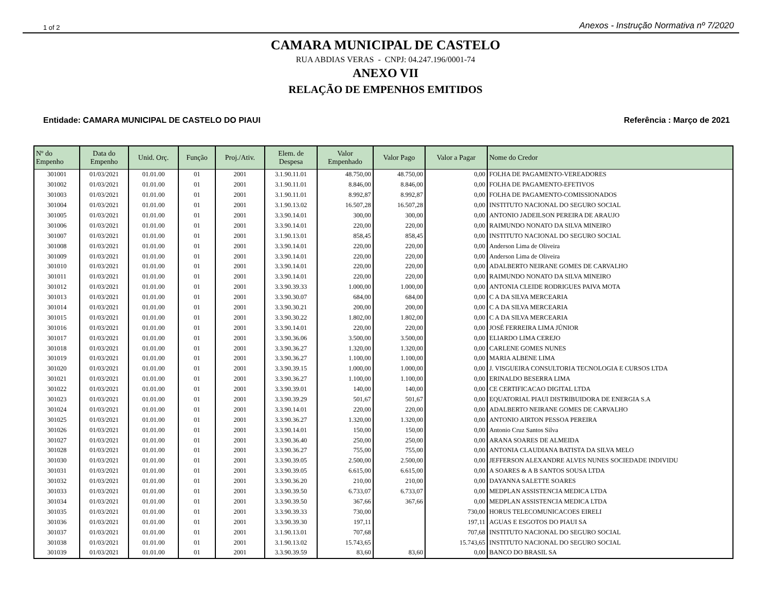1 of 2 Anexos - Instrução Normativa nº 7/2020
CAMARA MUNICIPAL DE CASTELO
RUA ABDIAS VERAS - CNPJ: 04.247.196/0001-74
ANEXO VII
RELAÇÃO DE EMPENHOS EMITIDOS
Entidade: CAMARA MUNICIPAL DE CASTELO DO PIAUI Referência : Março de 2021
| Nº do Empenho | Data do Empenho | Unid. Orç. | Função | Proj./Ativ. | Elem. de Despesa | Valor Empenhado | Valor Pago | Valor a Pagar | Nome do Credor |
| --- | --- | --- | --- | --- | --- | --- | --- | --- | --- |
| 301001 | 01/03/2021 | 01.01.00 | 01 | 2001 | 3.1.90.11.01 | 48.750,00 | 48.750,00 | 0,00 | FOLHA DE PAGAMENTO-VEREADORES |
| 301002 | 01/03/2021 | 01.01.00 | 01 | 2001 | 3.1.90.11.01 | 8.846,00 | 8.846,00 | 0,00 | FOLHA DE PAGAMENTO-EFETIVOS |
| 301003 | 01/03/2021 | 01.01.00 | 01 | 2001 | 3.1.90.11.01 | 8.992,87 | 8.992,87 | 0,00 | FOLHA DE PAGAMENTO-COMISSIONADOS |
| 301004 | 01/03/2021 | 01.01.00 | 01 | 2001 | 3.1.90.13.02 | 16.507,28 | 16.507,28 | 0,00 | INSTITUTO NACIONAL DO SEGURO SOCIAL |
| 301005 | 01/03/2021 | 01.01.00 | 01 | 2001 | 3.3.90.14.01 | 300,00 | 300,00 | 0,00 | ANTONIO JADEILSON PEREIRA DE ARAUJO |
| 301006 | 01/03/2021 | 01.01.00 | 01 | 2001 | 3.3.90.14.01 | 220,00 | 220,00 | 0,00 | RAIMUNDO NONATO DA SILVA MINEIRO |
| 301007 | 01/03/2021 | 01.01.00 | 01 | 2001 | 3.1.90.13.01 | 858,45 | 858,45 | 0,00 | INSTITUTO NACIONAL DO SEGURO SOCIAL |
| 301008 | 01/03/2021 | 01.01.00 | 01 | 2001 | 3.3.90.14.01 | 220,00 | 220,00 | 0,00 | Anderson Lima de Oliveira |
| 301009 | 01/03/2021 | 01.01.00 | 01 | 2001 | 3.3.90.14.01 | 220,00 | 220,00 | 0,00 | Anderson Lima de Oliveira |
| 301010 | 01/03/2021 | 01.01.00 | 01 | 2001 | 3.3.90.14.01 | 220,00 | 220,00 | 0,00 | ADALBERTO NEIRANE GOMES DE CARVALHO |
| 301011 | 01/03/2021 | 01.01.00 | 01 | 2001 | 3.3.90.14.01 | 220,00 | 220,00 | 0,00 | RAIMUNDO NONATO DA SILVA MINEIRO |
| 301012 | 01/03/2021 | 01.01.00 | 01 | 2001 | 3.3.90.39.33 | 1.000,00 | 1.000,00 | 0,00 | ANTONIA CLEIDE RODRIGUES PAIVA MOTA |
| 301013 | 01/03/2021 | 01.01.00 | 01 | 2001 | 3.3.90.30.07 | 684,00 | 684,00 | 0,00 | C A DA SILVA MERCEARIA |
| 301014 | 01/03/2021 | 01.01.00 | 01 | 2001 | 3.3.90.30.21 | 200,00 | 200,00 | 0,00 | C A DA SILVA MERCEARIA |
| 301015 | 01/03/2021 | 01.01.00 | 01 | 2001 | 3.3.90.30.22 | 1.802,00 | 1.802,00 | 0,00 | C A DA SILVA MERCEARIA |
| 301016 | 01/03/2021 | 01.01.00 | 01 | 2001 | 3.3.90.14.01 | 220,00 | 220,00 | 0,00 | JOSÉ FERREIRA LIMA JÚNIOR |
| 301017 | 01/03/2021 | 01.01.00 | 01 | 2001 | 3.3.90.36.06 | 3.500,00 | 3.500,00 | 0,00 | ELIARDO LIMA CEREJO |
| 301018 | 01/03/2021 | 01.01.00 | 01 | 2001 | 3.3.90.36.27 | 1.320,00 | 1.320,00 | 0,00 | CARLENE GOMES NUNES |
| 301019 | 01/03/2021 | 01.01.00 | 01 | 2001 | 3.3.90.36.27 | 1.100,00 | 1.100,00 | 0,00 | MARIA ALBENE LIMA |
| 301020 | 01/03/2021 | 01.01.00 | 01 | 2001 | 3.3.90.39.15 | 1.000,00 | 1.000,00 | 0,00 | J. VISGUEIRA CONSULTORIA TECNOLOGIA E CURSOS LTDA |
| 301021 | 01/03/2021 | 01.01.00 | 01 | 2001 | 3.3.90.36.27 | 1.100,00 | 1.100,00 | 0,00 | ERINALDO BESERRA LIMA |
| 301022 | 01/03/2021 | 01.01.00 | 01 | 2001 | 3.3.90.39.01 | 140,00 | 140,00 | 0,00 | CE CERTIFICACAO DIGITAL LTDA |
| 301023 | 01/03/2021 | 01.01.00 | 01 | 2001 | 3.3.90.39.29 | 501,67 | 501,67 | 0,00 | EQUATORIAL PIAUI DISTRIBUIDORA DE ENERGIA S.A |
| 301024 | 01/03/2021 | 01.01.00 | 01 | 2001 | 3.3.90.14.01 | 220,00 | 220,00 | 0,00 | ADALBERTO NEIRANE GOMES DE CARVALHO |
| 301025 | 01/03/2021 | 01.01.00 | 01 | 2001 | 3.3.90.36.27 | 1.320,00 | 1.320,00 | 0,00 | ANTONIO AIRTON PESSOA PEREIRA |
| 301026 | 01/03/2021 | 01.01.00 | 01 | 2001 | 3.3.90.14.01 | 150,00 | 150,00 | 0,00 | Antonio Cruz Santos Silva |
| 301027 | 01/03/2021 | 01.01.00 | 01 | 2001 | 3.3.90.36.40 | 250,00 | 250,00 | 0,00 | ARANA SOARES DE ALMEIDA |
| 301028 | 01/03/2021 | 01.01.00 | 01 | 2001 | 3.3.90.36.27 | 755,00 | 755,00 | 0,00 | ANTONIA CLAUDIANA BATISTA DA SILVA MELO |
| 301030 | 01/03/2021 | 01.01.00 | 01 | 2001 | 3.3.90.39.05 | 2.500,00 | 2.500,00 | 0,00 | JEFFERSON ALEXANDRE ALVES NUNES SOCIEDADE INDIVIDU |
| 301031 | 01/03/2021 | 01.01.00 | 01 | 2001 | 3.3.90.39.05 | 6.615,00 | 6.615,00 | 0,00 | A SOARES & A B SANTOS SOUSA LTDA |
| 301032 | 01/03/2021 | 01.01.00 | 01 | 2001 | 3.3.90.36.20 | 210,00 | 210,00 | 0,00 | DAYANNA SALETTE SOARES |
| 301033 | 01/03/2021 | 01.01.00 | 01 | 2001 | 3.3.90.39.50 | 6.733,07 | 6.733,07 | 0,00 | MEDPLAN ASSISTENCIA MEDICA LTDA |
| 301034 | 01/03/2021 | 01.01.00 | 01 | 2001 | 3.3.90.39.50 | 367,66 | 367,66 | 0,00 | MEDPLAN ASSISTENCIA MEDICA LTDA |
| 301035 | 01/03/2021 | 01.01.00 | 01 | 2001 | 3.3.90.39.33 | 730,00 | | 730,00 | HORUS TELECOMUNICACOES EIRELI |
| 301036 | 01/03/2021 | 01.01.00 | 01 | 2001 | 3.3.90.39.30 | 197,11 | | 197,11 | AGUAS E ESGOTOS DO PIAUI SA |
| 301037 | 01/03/2021 | 01.01.00 | 01 | 2001 | 3.1.90.13.01 | 707,68 | | 707,68 | INSTITUTO NACIONAL DO SEGURO SOCIAL |
| 301038 | 01/03/2021 | 01.01.00 | 01 | 2001 | 3.1.90.13.02 | 15.743,65 | | 15.743,65 | INSTITUTO NACIONAL DO SEGURO SOCIAL |
| 301039 | 01/03/2021 | 01.01.00 | 01 | 2001 | 3.3.90.39.59 | 83,60 | 83,60 | 0,00 | BANCO DO BRASIL SA |